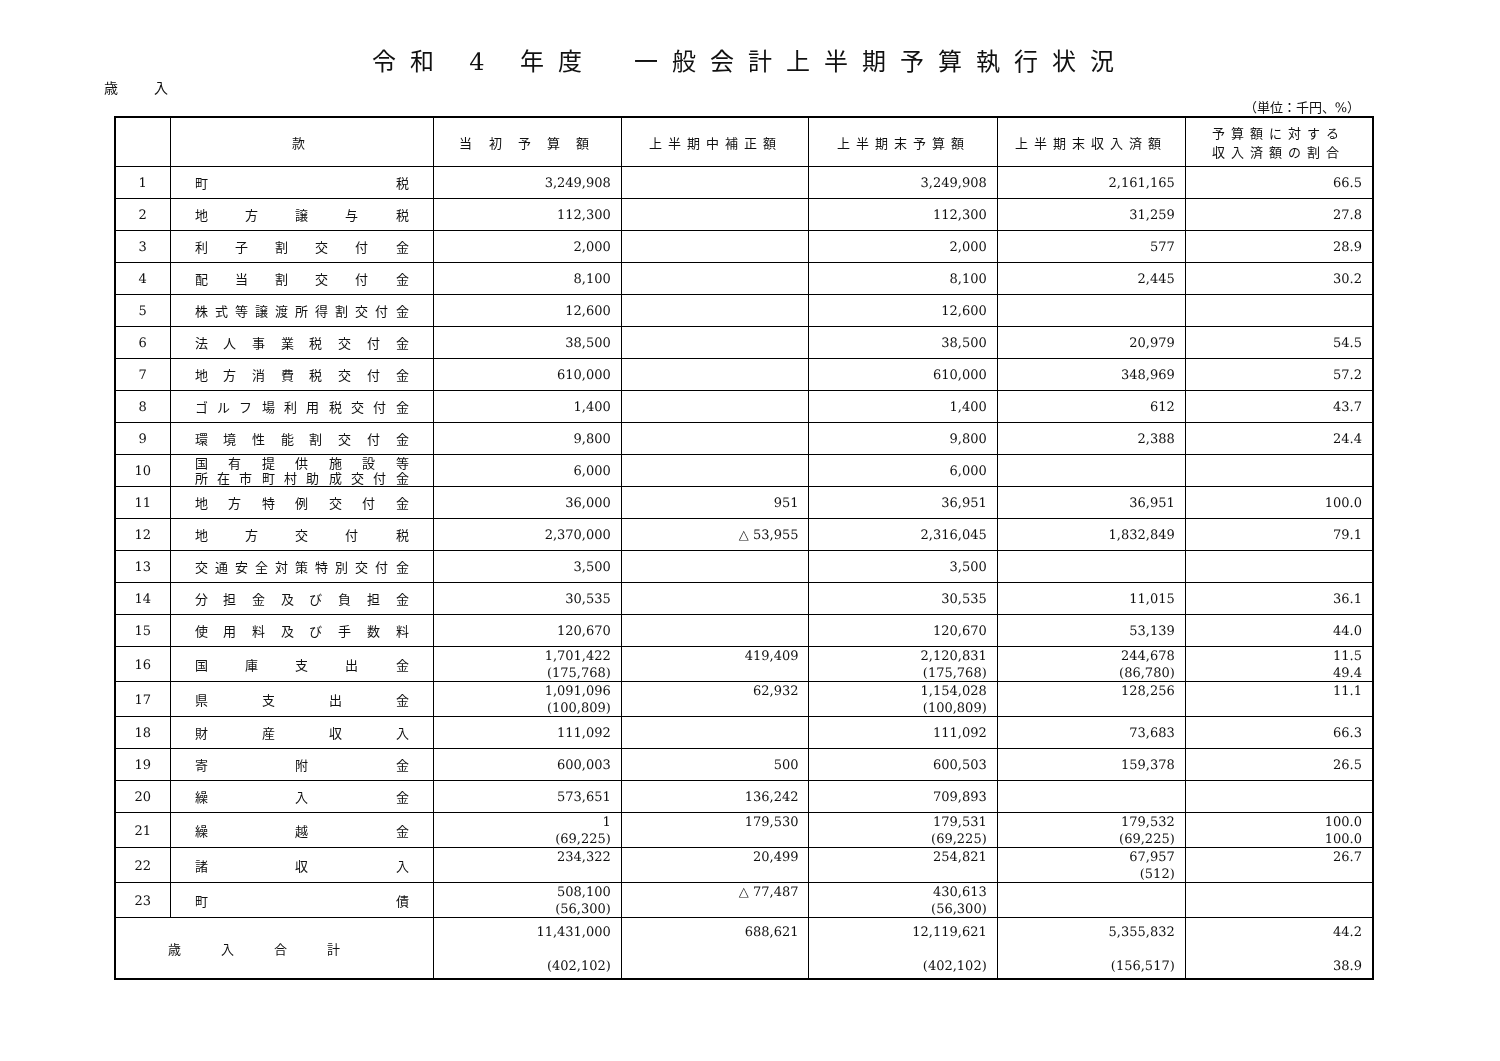令和 4 年度　一般会計上半期予算執行状況
歳 入
（単位：千円、%）
| | 款 | 当 初 予 算 額 | 上半期中補正額 | 上半期末予算額 | 上半期末収入済額 | 予算額に対する 収入済額の割合 |
| --- | --- | --- | --- | --- | --- | --- |
| 1 | 町 税 | 3,249,908 | | 3,249,908 | 2,161,165 | 66.5 |
| 2 | 地方譲与税 | 112,300 | | 112,300 | 31,259 | 27.8 |
| 3 | 利子割交付金 | 2,000 | | 2,000 | 577 | 28.9 |
| 4 | 配当割交付金 | 8,100 | | 8,100 | 2,445 | 30.2 |
| 5 | 株式等譲渡所得割交付金 | 12,600 | | 12,600 | | |
| 6 | 法人事業税交付金 | 38,500 | | 38,500 | 20,979 | 54.5 |
| 7 | 地方消費税交付金 | 610,000 | | 610,000 | 348,969 | 57.2 |
| 8 | ゴルフ場利用税交付金 | 1,400 | | 1,400 | 612 | 43.7 |
| 9 | 環境性能割交付金 | 9,800 | | 9,800 | 2,388 | 24.4 |
| 10 | 国有提供施設等 所在市町村助成交付金 | 6,000 | | 6,000 | | |
| 11 | 地方特例交付金 | 36,000 | 951 | 36,951 | 36,951 | 100.0 |
| 12 | 地方交付税 | 2,370,000 | △ 53,955 | 2,316,045 | 1,832,849 | 79.1 |
| 13 | 交通安全対策特別交付金 | 3,500 | | 3,500 | | |
| 14 | 分担金及び負担金 | 30,535 | | 30,535 | 11,015 | 36.1 |
| 15 | 使用料及び手数料 | 120,670 | | 120,670 | 53,139 | 44.0 |
| 16 | 国庫支出金 | 1,701,422 (175,768) | 419,409 | 2,120,831 (175,768) | 244,678 (86,780) | 11.5 49.4 |
| 17 | 県支出金 | 1,091,096 (100,809) | 62,932 | 1,154,028 (100,809) | 128,256 | 11.1 |
| 18 | 財産収入 | 111,092 | | 111,092 | 73,683 | 66.3 |
| 19 | 寄附金 | 600,003 | 500 | 600,503 | 159,378 | 26.5 |
| 20 | 繰入金 | 573,651 | 136,242 | 709,893 | | |
| 21 | 繰越金 | 1 (69,225) | 179,530 | 179,531 (69,225) | 179,532 (69,225) | 100.0 100.0 |
| 22 | 諸収入 | 234,322 | 20,499 | 254,821 | 67,957 (512) | 26.7 |
| 23 | 町 債 | 508,100 (56,300) | △ 77,487 | 430,613 (56,300) | | |
| 歳入合計 | | 11,431,000 (402,102) | 688,621 | 12,119,621 (402,102) | 5,355,832 (156,517) | 44.2 38.9 |